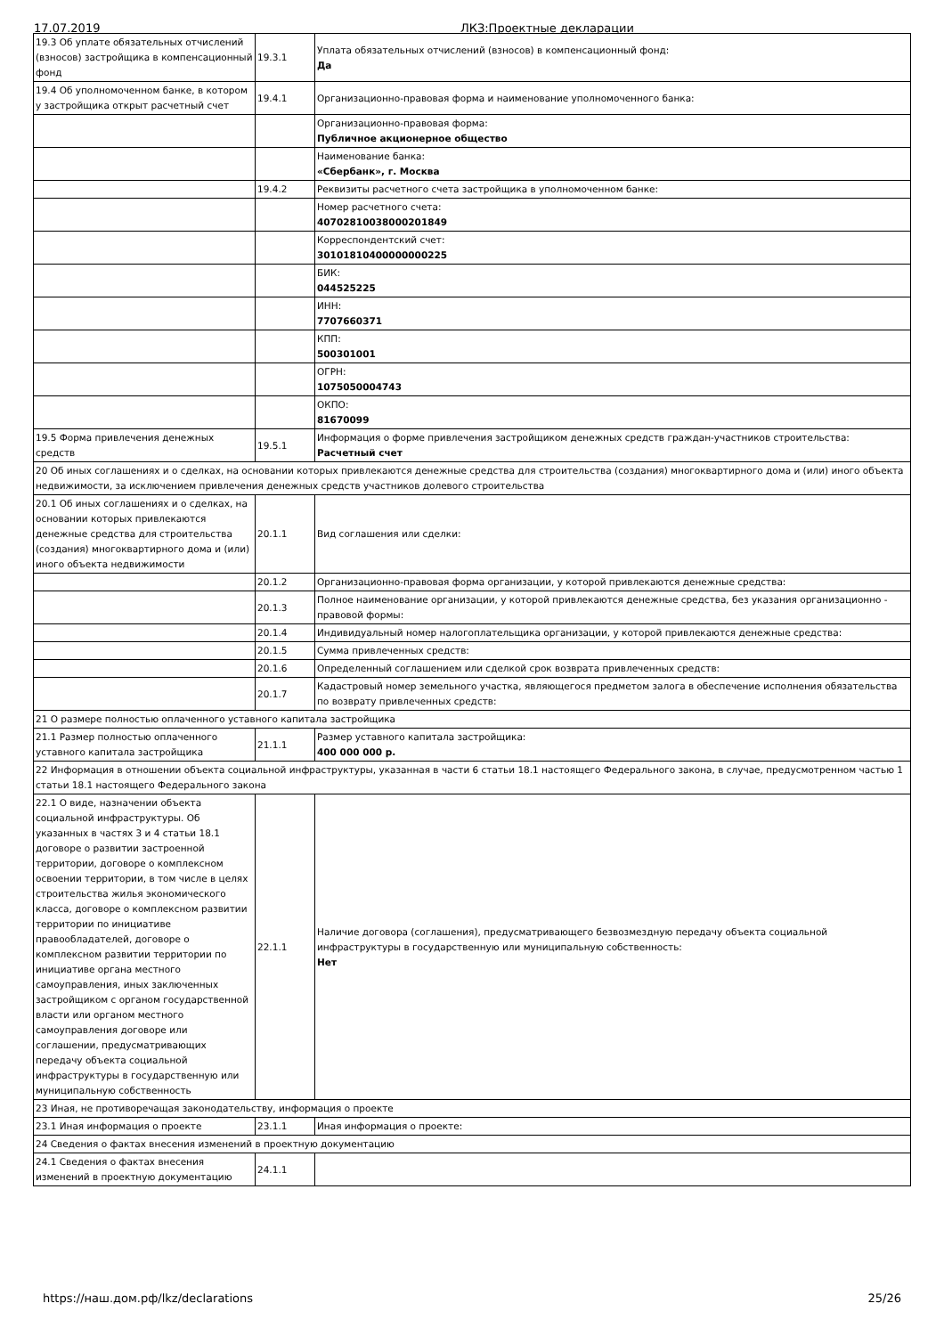17.07.2019 ЛКЗ:Проектные декларации
| 19.3 Об уплате обязательных отчислений (взносов) застройщика в компенсационный фонд | 19.3.1 | Уплата обязательных отчислений (взносов) в компенсационный фонд: Да |
| 19.4 Об уполномоченном банке, в котором у застройщика открыт расчетный счет | 19.4.1 | Организационно-правовая форма и наименование уполномоченного банка: |
| | | Организационно-правовая форма: Публичное акционерное общество |
| | | Наименование банка: «Сбербанк», г. Москва |
| | 19.4.2 | Реквизиты расчетного счета застройщика в уполномоченном банке: |
| | | Номер расчетного счета: 40702810038000201849 |
| | | Корреспондентский счет: 30101810400000000225 |
| | | БИК: 044525225 |
| | | ИНН: 7707660371 |
| | | КПП: 500301001 |
| | | ОГРН: 1075050004743 |
| | | ОКПО: 81670099 |
| 19.5 Форма привлечения денежных средств | 19.5.1 | Информация о форме привлечения застройщиком денежных средств граждан-участников строительства: Расчетный счет |
| 20 Об иных соглашениях и о сделках, на основании которых привлекаются денежные средства для строительства (создания) многоквартирного дома и (или) иного объекта недвижимости, за исключением привлечения денежных средств участников долевого строительства | | |
| 20.1 Об иных соглашениях и о сделках, на основании которых привлекаются денежные средства для строительства (создания) многоквартирного дома и (или) иного объекта недвижимости | 20.1.1 | Вид соглашения или сделки: |
| | 20.1.2 | Организационно-правовая форма организации, у которой привлекаются денежные средства: |
| | 20.1.3 | Полное наименование организации, у которой привлекаются денежные средства, без указания организационно - правовой формы: |
| | 20.1.4 | Индивидуальный номер налогоплательщика организации, у которой привлекаются денежные средства: |
| | 20.1.5 | Сумма привлеченных средств: |
| | 20.1.6 | Определенный соглашением или сделкой срок возврата привлеченных средств: |
| | 20.1.7 | Кадастровый номер земельного участка, являющегося предметом залога в обеспечение исполнения обязательства по возврату привлеченных средств: |
| 21 О размере полностью оплаченного уставного капитала застройщика | | |
| 21.1 Размер полностью оплаченного уставного капитала застройщика | 21.1.1 | Размер уставного капитала застройщика: 400 000 000 р. |
| 22 Информация в отношении объекта социальной инфраструктуры, указанная в части 6 статьи 18.1 настоящего Федерального закона, в случае, предусмотренном частью 1 статьи 18.1 настоящего Федерального закона | | |
| 22.1 О виде, назначении объекта социальной инфраструктуры. Об указанных в частях 3 и 4 статьи 18.1 договоре о развитии застроенной территории, договоре о комплексном освоении территории, в том числе в целях строительства жилья экономического класса, договоре о комплексном развитии территории по инициативе правообладателей, договоре о комплексном развитии территории по инициативе органа местного самоуправления, иных заключенных застройщиком с органом государственной власти или органом местного самоуправления договоре или соглашении, предусматривающих передачу объекта социальной инфраструктуры в государственную или муниципальную собственность | 22.1.1 | Наличие договора (соглашения), предусматривающего безвозмездную передачу объекта социальной инфраструктуры в государственную или муниципальную собственность: Нет |
| 23 Иная, не противоречащая законодательству, информация о проекте | | |
| 23.1 Иная информация о проекте | 23.1.1 | Иная информация о проекте: |
| 24 Сведения о фактах внесения изменений в проектную документацию | | |
| 24.1 Сведения о фактах внесения изменений в проектную документацию | 24.1.1 | |
https://наш.дом.рф/lkz/declarations 25/26